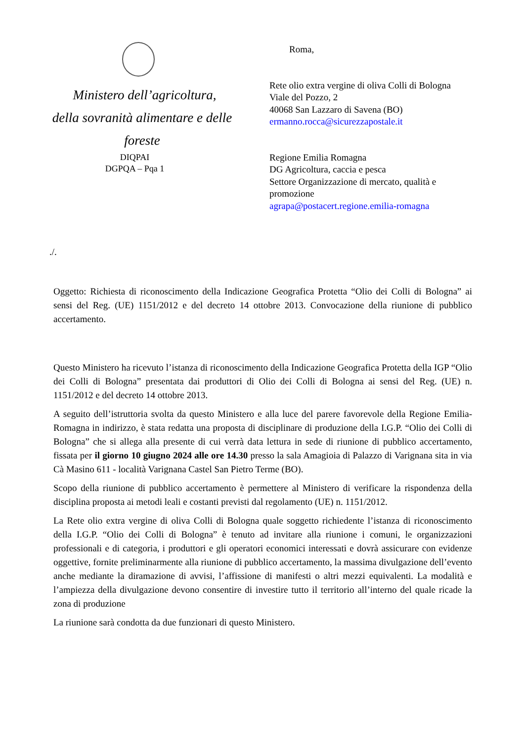Ministero dell’agricoltura,
della sovranità alimentare e delle
foreste
DIQPAI
DGPQA – Pqa 1
Roma,
Rete olio extra vergine di oliva Colli di Bologna
Viale del Pozzo, 2
40068 San Lazzaro di Savena (BO)
ermanno.rocca@sicurezzapostale.it
Regione Emilia Romagna
DG Agricoltura, caccia e pesca
Settore Organizzazione di mercato, qualità e promozione
agrapa@postacert.regione.emilia-romagna
./.
Oggetto: Richiesta di riconoscimento della Indicazione Geografica Protetta “Olio dei Colli di Bologna” ai sensi del Reg. (UE) 1151/2012 e del decreto 14 ottobre 2013. Convocazione della riunione di pubblico accertamento.
Questo Ministero ha ricevuto l’istanza di riconoscimento della Indicazione Geografica Protetta della IGP “Olio dei Colli di Bologna” presentata dai produttori di Olio dei Colli di Bologna ai sensi del Reg. (UE) n. 1151/2012 e del decreto 14 ottobre 2013.
A seguito dell’istruttoria svolta da questo Ministero e alla luce del parere favorevole della Regione Emilia-Romagna in indirizzo, è stata redatta una proposta di disciplinare di produzione della I.G.P. “Olio dei Colli di Bologna” che si allega alla presente di cui verrà data lettura in sede di riunione di pubblico accertamento, fissata per il giorno 10 giugno 2024 alle ore 14.30 presso la sala Amagioia di Palazzo di Varignana sita in via Cà Masino 611 - località Varignana Castel San Pietro Terme (BO).
Scopo della riunione di pubblico accertamento è permettere al Ministero di verificare la rispondenza della disciplina proposta ai metodi leali e costanti previsti dal regolamento (UE) n. 1151/2012.
La Rete olio extra vergine di oliva Colli di Bologna quale soggetto richiedente l’istanza di riconoscimento della I.G.P. “Olio dei Colli di Bologna” è tenuto ad invitare alla riunione i comuni, le organizzazioni professionali e di categoria, i produttori e gli operatori economici interessati e dovrà assicurare con evidenze oggettive, fornite preliminarmente alla riunione di pubblico accertamento, la massima divulgazione dell’evento anche mediante la diramazione di avvisi, l’affissione di manifesti o altri mezzi equivalenti. La modalità e l’ampiezza della divulgazione devono consentire di investire tutto il territorio all’interno del quale ricade la zona di produzione
La riunione sarà condotta da due funzionari di questo Ministero.